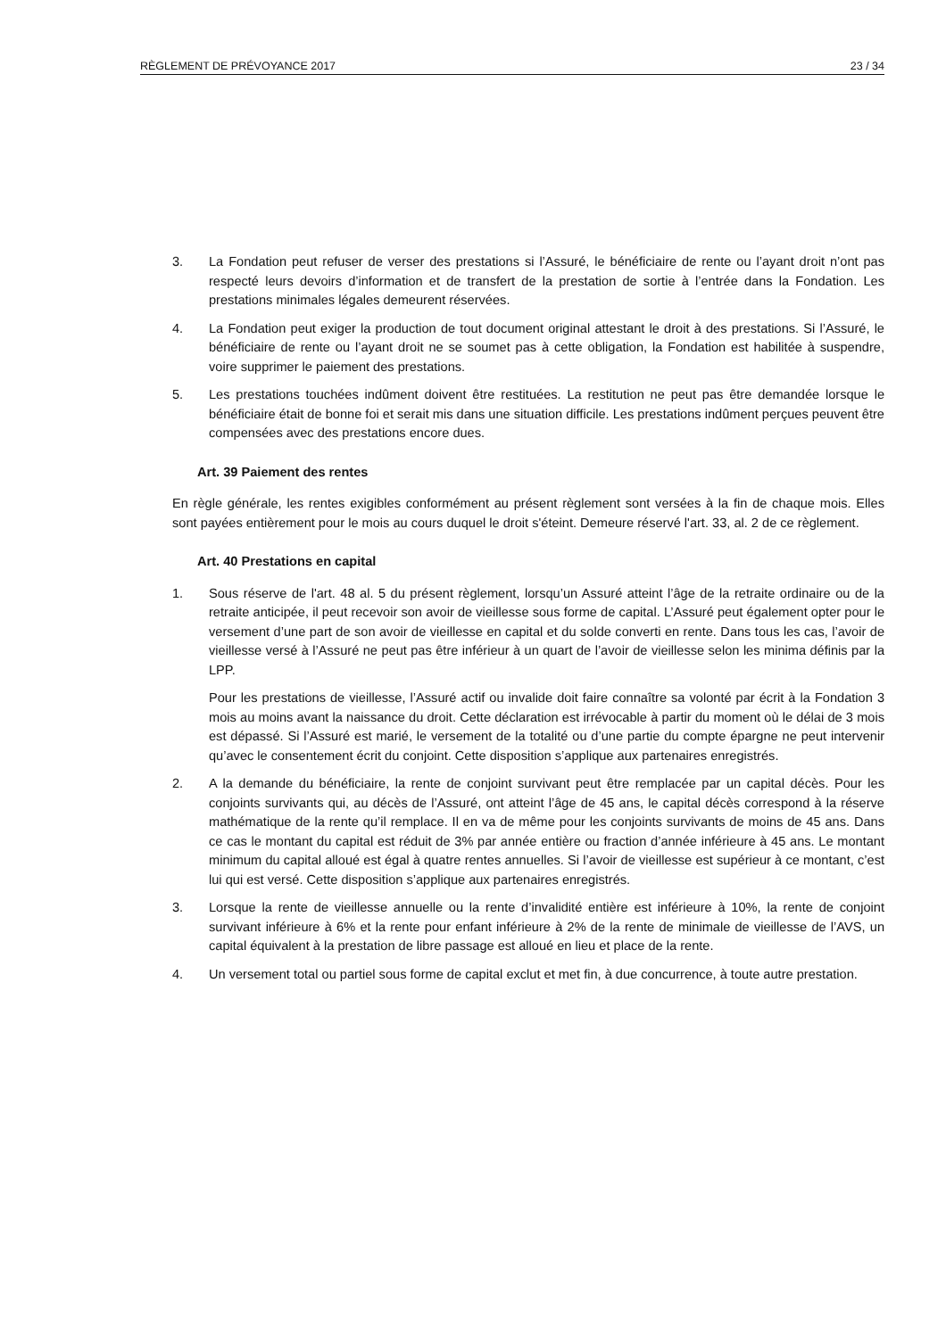RÈGLEMENT DE PRÉVOYANCE 2017 23 / 34
3. La Fondation peut refuser de verser des prestations si l’Assuré, le bénéficiaire de rente ou l’ayant droit n’ont pas respecté leurs devoirs d’information et de transfert de la prestation de sortie à l’entrée dans la Fondation. Les prestations minimales légales demeurent réservées.
4. La Fondation peut exiger la production de tout document original attestant le droit à des prestations. Si l’Assuré, le bénéficiaire de rente ou l’ayant droit ne se soumet pas à cette obligation, la Fondation est habilitée à suspendre, voire supprimer le paiement des prestations.
5. Les prestations touchées indûment doivent être restituées. La restitution ne peut pas être demandée lorsque le bénéficiaire était de bonne foi et serait mis dans une situation difficile. Les prestations indûment perçues peuvent être compensées avec des prestations encore dues.
Art. 39 Paiement des rentes
En règle générale, les rentes exigibles conformément au présent règlement sont versées à la fin de chaque mois. Elles sont payées entièrement pour le mois au cours duquel le droit s'éteint. Demeure réservé l'art. 33, al. 2 de ce règlement.
Art. 40 Prestations en capital
1. Sous réserve de l'art. 48 al. 5 du présent règlement, lorsqu’un Assuré atteint l’âge de la retraite ordinaire ou de la retraite anticipée, il peut recevoir son avoir de vieillesse sous forme de capital. L’Assuré peut également opter pour le versement d’une part de son avoir de vieillesse en capital et du solde converti en rente. Dans tous les cas, l’avoir de vieillesse versé à l’Assuré ne peut pas être inférieur à un quart de l’avoir de vieillesse selon les minima définis par la LPP.
Pour les prestations de vieillesse, l’Assuré actif ou invalide doit faire connaître sa volonté par écrit à la Fondation 3 mois au moins avant la naissance du droit. Cette déclaration est irrévocable à partir du moment où le délai de 3 mois est dépassé. Si l’Assuré est marié, le versement de la totalité ou d’une partie du compte épargne ne peut intervenir qu’avec le consentement écrit du conjoint. Cette disposition s’applique aux partenaires enregistrés.
2. A la demande du bénéficiaire, la rente de conjoint survivant peut être remplacée par un capital décès. Pour les conjoints survivants qui, au décès de l’Assuré, ont atteint l’âge de 45 ans, le capital décès correspond à la réserve mathématique de la rente qu’il remplace. Il en va de même pour les conjoints survivants de moins de 45 ans. Dans ce cas le montant du capital est réduit de 3% par année entière ou fraction d’année inférieure à 45 ans. Le montant minimum du capital alloué est égal à quatre rentes annuelles. Si l’avoir de vieillesse est supérieur à ce montant, c’est lui qui est versé. Cette disposition s’applique aux partenaires enregistrés.
3. Lorsque la rente de vieillesse annuelle ou la rente d’invalidité entière est inférieure à 10%, la rente de conjoint survivant inférieure à 6% et la rente pour enfant inférieure à 2% de la rente de minimale de vieillesse de l’AVS, un capital équivalent à la prestation de libre passage est alloué en lieu et place de la rente.
4. Un versement total ou partiel sous forme de capital exclut et met fin, à due concurrence, à toute autre prestation.